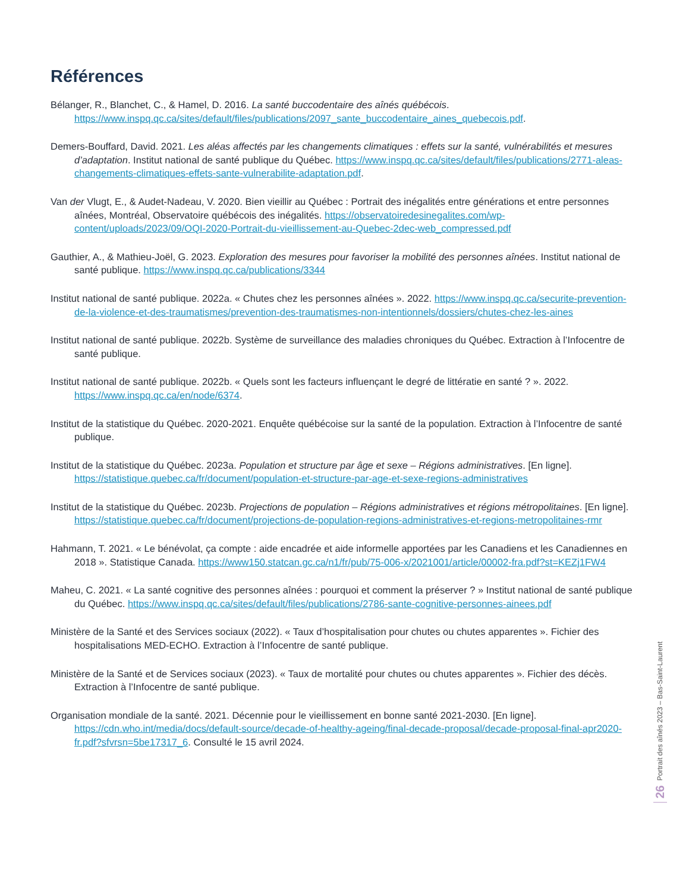Références
Bélanger, R., Blanchet, C., & Hamel, D. 2016. La santé buccodentaire des aînés québécois. https://www.inspq.qc.ca/sites/default/files/publications/2097_sante_buccodentaire_aines_quebecois.pdf.
Demers-Bouffard, David. 2021. Les aléas affectés par les changements climatiques : effets sur la santé, vulnérabilités et mesures d’adaptation. Institut national de santé publique du Québec. https://www.inspq.qc.ca/sites/default/files/publications/2771-aleas-changements-climatiques-effets-sante-vulnerabilite-adaptation.pdf.
Van der Vlugt, E., & Audet-Nadeau, V. 2020. Bien vieillir au Québec : Portrait des inégalités entre générations et entre personnes aînées, Montréal, Observatoire québécois des inégalités. https://observatoiredesinegalites.com/wp-content/uploads/2023/09/OQI-2020-Portrait-du-vieillissement-au-Quebec-2dec-web_compressed.pdf
Gauthier, A., & Mathieu-Joël, G. 2023. Exploration des mesures pour favoriser la mobilité des personnes aînées. Institut national de santé publique. https://www.inspq.qc.ca/publications/3344
Institut national de santé publique. 2022a. « Chutes chez les personnes aînées ». 2022. https://www.inspq.qc.ca/securite-prevention-de-la-violence-et-des-traumatismes/prevention-des-traumatismes-non-intentionnels/dossiers/chutes-chez-les-aines
Institut national de santé publique. 2022b. Système de surveillance des maladies chroniques du Québec. Extraction à l’Infocentre de santé publique.
Institut national de santé publique. 2022b. « Quels sont les facteurs influençant le degré de littératie en santé ? ». 2022. https://www.inspq.qc.ca/en/node/6374.
Institut de la statistique du Québec. 2020-2021. Enquête québécoise sur la santé de la population. Extraction à l’Infocentre de santé publique.
Institut de la statistique du Québec. 2023a. Population et structure par âge et sexe – Régions administratives. [En ligne]. https://statistique.quebec.ca/fr/document/population-et-structure-par-age-et-sexe-regions-administratives
Institut de la statistique du Québec. 2023b. Projections de population – Régions administratives et régions métropolitaines. [En ligne]. https://statistique.quebec.ca/fr/document/projections-de-population-regions-administratives-et-regions-metropolitaines-rmr
Hahmann, T. 2021. « Le bénévolat, ça compte : aide encadrée et aide informelle apportées par les Canadiens et les Canadiennes en 2018 ». Statistique Canada. https://www150.statcan.gc.ca/n1/fr/pub/75-006-x/2021001/article/00002-fra.pdf?st=KEZj1FW4
Maheu, C. 2021. « La santé cognitive des personnes aînées : pourquoi et comment la préserver ? » Institut national de santé publique du Québec. https://www.inspq.qc.ca/sites/default/files/publications/2786-sante-cognitive-personnes-ainees.pdf
Ministère de la Santé et des Services sociaux (2022). « Taux d’hospitalisation pour chutes ou chutes apparentes ». Fichier des hospitalisations MED-ECHO. Extraction à l’Infocentre de santé publique.
Ministère de la Santé et de Services sociaux (2023). « Taux de mortalité pour chutes ou chutes apparentes ». Fichier des décès. Extraction à l’Infocentre de santé publique.
Organisation mondiale de la santé. 2021. Décennie pour le vieillissement en bonne santé 2021-2030. [En ligne]. https://cdn.who.int/media/docs/default-source/decade-of-healthy-ageing/final-decade-proposal/decade-proposal-final-apr2020-fr.pdf?sfvrsn=5be17317_6. Consulté le 15 avril 2024.
Portrait des aînés 2023 – Bas-Saint-Laurent
26